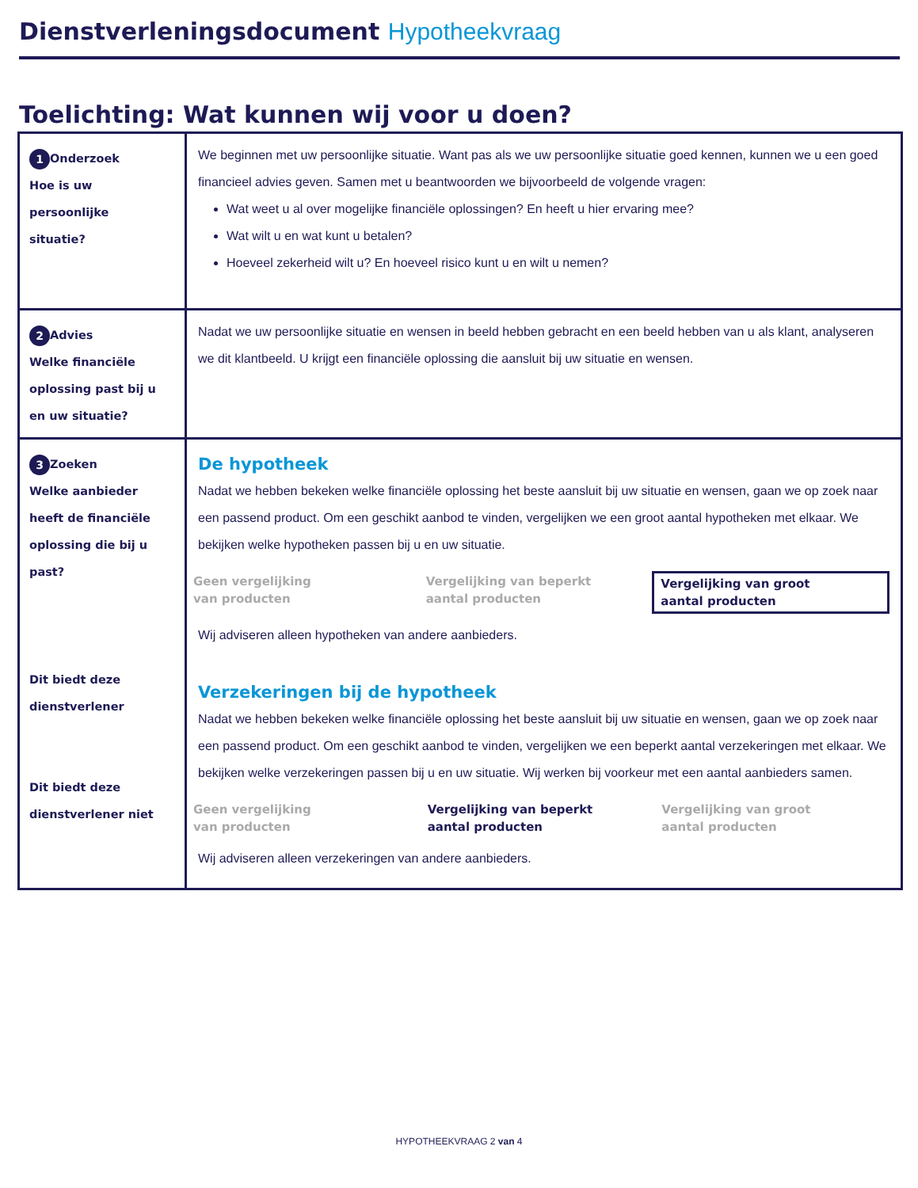Dienstverleningsdocument Hypotheekvraag
Toelichting: Wat kunnen wij voor u doen?
| 1 Onderzoek Hoe is uw persoonlijke situatie? | We beginnen met uw persoonlijke situatie. Want pas als we uw persoonlijke situatie goed kennen, kunnen we u een goed financieel advies geven. Samen met u beantwoorden we bijvoorbeeld de volgende vragen: Wat weet u al over mogelijke financiële oplossingen? En heeft u hier ervaring mee? Wat wilt u en wat kunt u betalen? Hoeveel zekerheid wilt u? En hoeveel risico kunt u en wilt u nemen? |
| 2 Advies Welke financiële oplossing past bij u en uw situatie? | Nadat we uw persoonlijke situatie en wensen in beeld hebben gebracht en een beeld hebben van u als klant, analyseren we dit klantbeeld. U krijgt een financiële oplossing die aansluit bij uw situatie en wensen. |
| 3 Zoeken Welke aanbieder heeft de financiële oplossing die bij u past? Dit biedt deze dienstverlener Dit biedt deze dienstverlener niet | De hypotheek Nadat we hebben bekeken welke financiële oplossing het beste aansluit bij uw situatie en wensen, gaan we op zoek naar een passend product. Om een geschikt aanbod te vinden, vergelijken we een groot aantal hypotheken met elkaar. We bekijken welke hypotheken passen bij u en uw situatie. Geen vergelijking van producten Vergelijking van beperkt aantal producten Vergelijking van groot aantal producten Wij adviseren alleen hypotheken van andere aanbieders. Verzekeringen bij de hypotheek Nadat we hebben bekeken welke financiële oplossing het beste aansluit bij uw situatie en wensen, gaan we op zoek naar een passend product. Om een geschikt aanbod te vinden, vergelijken we een beperkt aantal verzekeringen met elkaar. We bekijken welke verzekeringen passen bij u en uw situatie. Wij werken bij voorkeur met een aantal aanbieders samen. Geen vergelijking van producten Vergelijking van beperkt aantal producten Vergelijking van groot aantal producten Wij adviseren alleen verzekeringen van andere aanbieders. |
HYPOTHEEKVRAAG 2 van 4